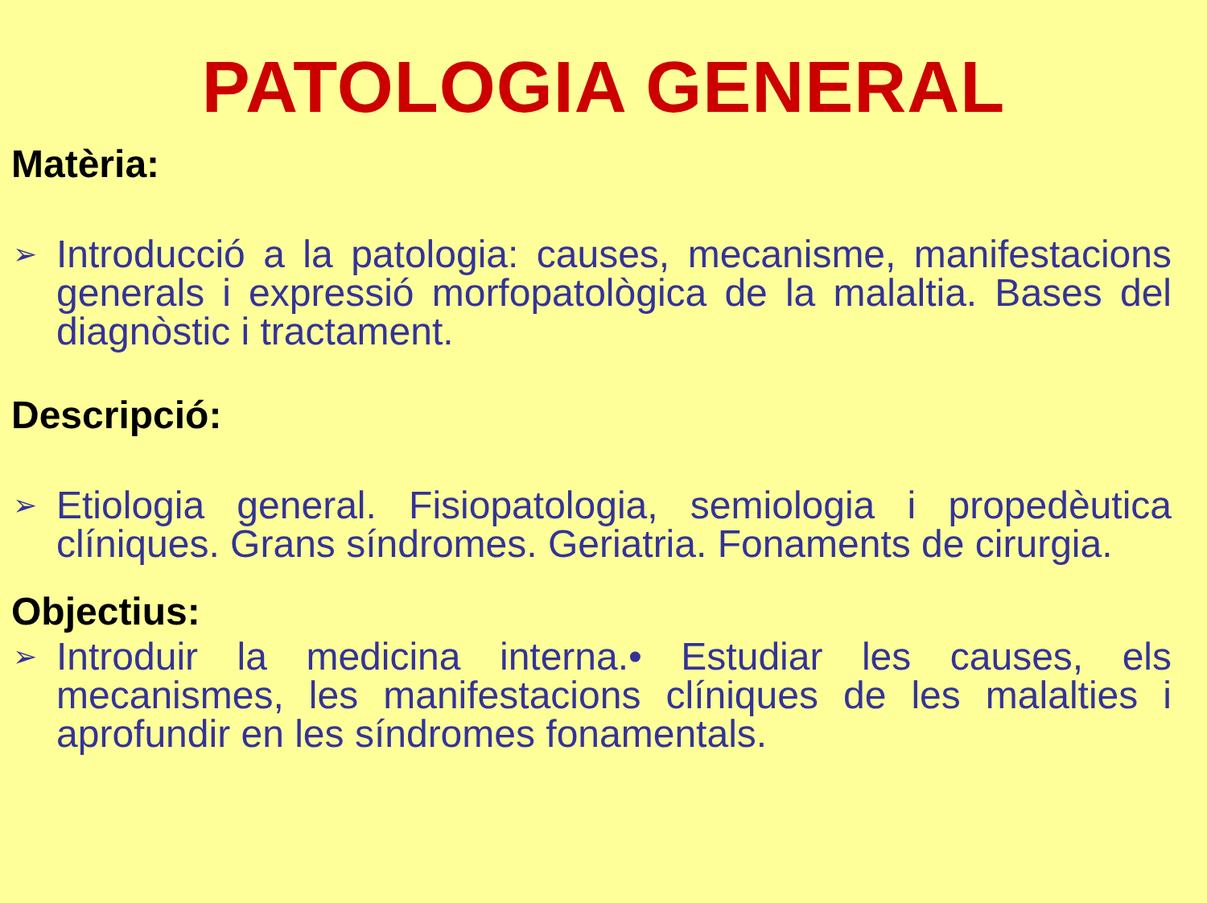PATOLOGIA GENERAL
Matèria:
➢
Introducció a la patologia: causes, mecanisme, manifestacions generals i expressió morfopatològica de la malaltia. Bases del diagnòstic i tractament.
Descripció:
➢
Etiologia general. Fisiopatologia, semiologia i propedèutica clíniques. Grans síndromes. Geriatria. Fonaments de cirurgia.
Objectius:
➢
Introduir la medicina interna.• Estudiar les causes, els mecanismes, les manifestacions clíniques de les malalties i aprofundir en les síndromes fonamentals.